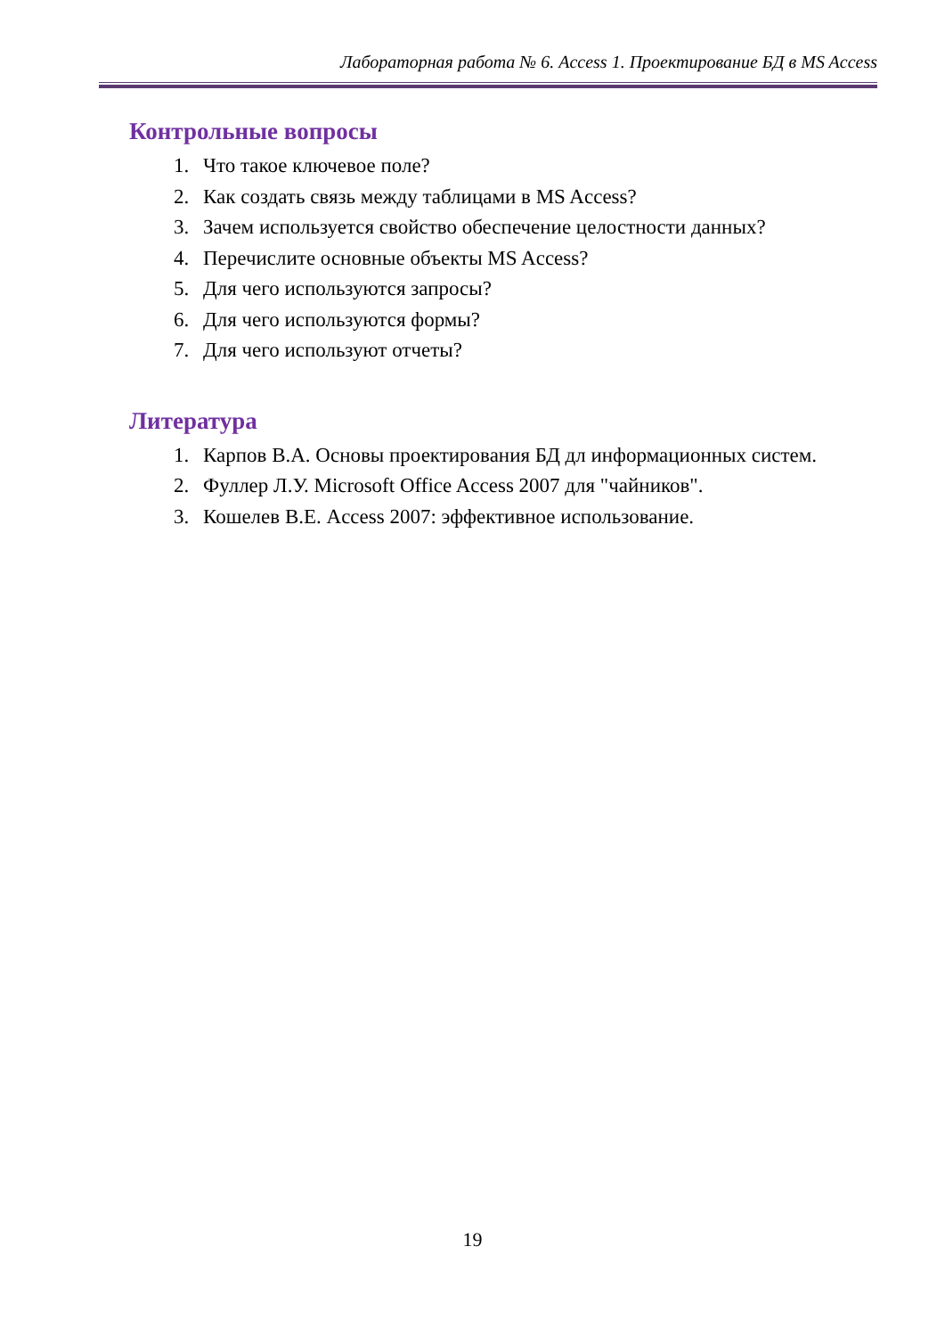Лабораторная работа № 6. Access 1. Проектирование БД в MS Access
Контрольные вопросы
1. Что такое ключевое поле?
2. Как создать связь между таблицами в MS Access?
3. Зачем используется свойство обеспечение целостности данных?
4. Перечислите основные объекты MS Access?
5. Для чего используются запросы?
6. Для чего используются формы?
7. Для чего используют отчеты?
Литература
1. Карпов В.А. Основы проектирования БД дл информационных систем.
2. Фуллер Л.У. Microsoft Office Access 2007 для "чайников".
3. Кошелев В.Е. Access 2007: эффективное использование.
19